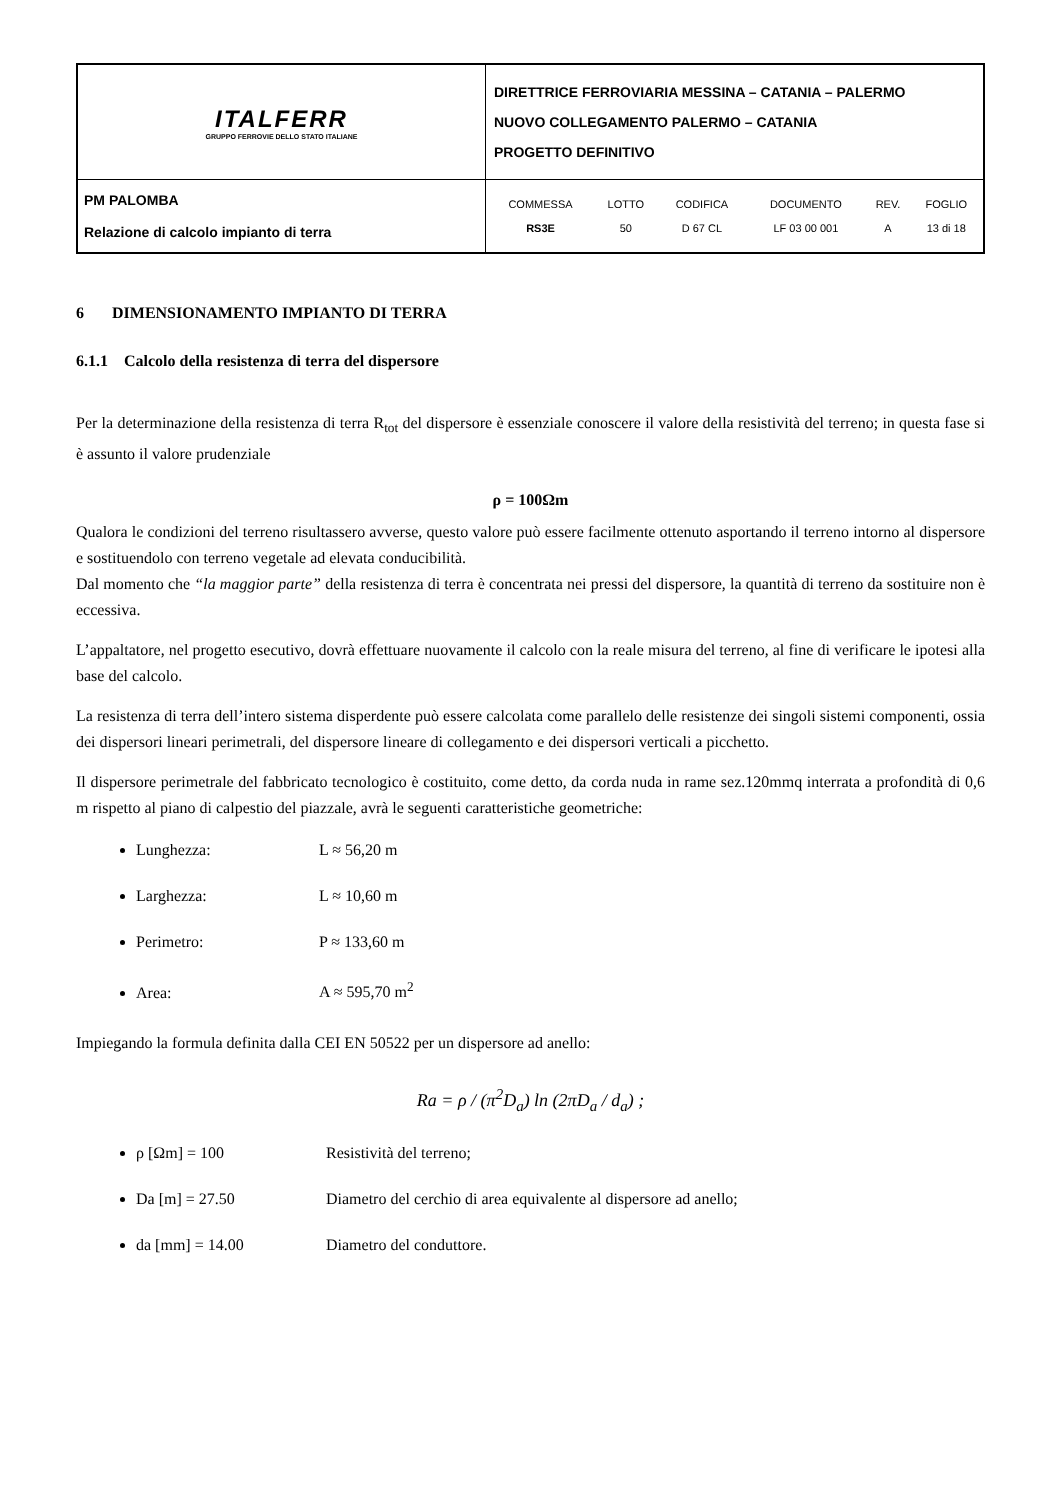| ITALFERR GRUPPO FERROVIE DELLO STATO ITALIANE | DIRETTRICE FERROVIARIA MESSINA – CATANIA – PALERMO NUOVO COLLEGAMENTO PALERMO – CATANIA PROGETTO DEFINITIVO |
| PM PALOMBA Relazione di calcolo impianto di terra | / COMMESSA / LOTTO / CODIFICA / DOCUMENTO / REV. / FOGLIO / / RS3E / 50 / D 67 CL / LF 03 00 001 / A / 13 di 18 / |
6 DIMENSIONAMENTO IMPIANTO DI TERRA
6.1.1 Calcolo della resistenza di terra del dispersore
Per la determinazione della resistenza di terra R<sub>tot</sub> del dispersore è essenziale conoscere il valore della resistività del terreno; in questa fase si è assunto il valore prudenziale
ρ = 100Ωm
Qualora le condizioni del terreno risultassero avverse, questo valore può essere facilmente ottenuto asportando il terreno intorno al dispersore e sostituendolo con terreno vegetale ad elevata conducibilità.
Dal momento che “la maggior parte” della resistenza di terra è concentrata nei pressi del dispersore, la quantità di terreno da sostituire non è eccessiva.
L’appaltatore, nel progetto esecutivo, dovrà effettuare nuovamente il calcolo con la reale misura del terreno, al fine di verificare le ipotesi alla base del calcolo.
La resistenza di terra dell’intero sistema disperdente può essere calcolata come parallelo delle resistenze dei singoli sistemi componenti, ossia dei dispersori lineari perimetrali, del dispersore lineare di collegamento e dei dispersori verticali a picchetto.
Il dispersore perimetrale del fabbricato tecnologico è costituito, come detto, da corda nuda in rame sez.120mmq interrata a profondità di 0,6 m rispetto al piano di calpestio del piazzale, avrà le seguenti caratteristiche geometriche:
Lunghezza: L ≈ 56,20 m
Larghezza: L ≈ 10,60 m
Perimetro: P ≈ 133,60 m
Area: A ≈ 595,70 m<sup>2</sup>
Impiegando la formula definita dalla CEI EN 50522 per un dispersore ad anello:
Ra = ρ / (π<sup>2</sup>D<sub>a</sub>) ln (2πD<sub>a</sub> / d<sub>a</sub>) ;
ρ [Ωm] = 100 Resistività del terreno;
Da [m] = 27.50 Diametro del cerchio di area equivalente al dispersore ad anello;
da [mm] = 14.00 Diametro del conduttore.